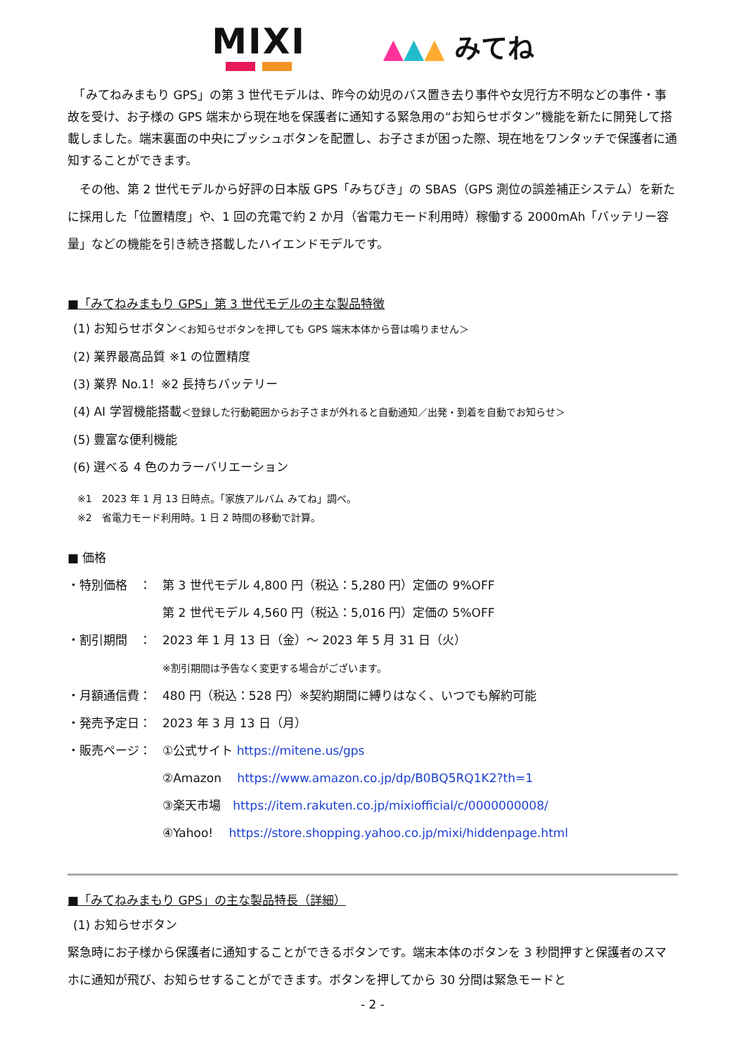MIXI
▲▲▲ みてね
　「みてねみまもり GPS」の第 3 世代モデルは、昨今の幼児のバス置き去り事件や女児行方不明などの事件・事故を受け、お子様の GPS 端末から現在地を保護者に通知する緊急用の“お知らせボタン”機能を新たに開発して搭載しました。端末裏面の中央にプッシュボタンを配置し、お子さまが困った際、現在地をワンタッチで保護者に通知することができます。
　その他、第 2 世代モデルから好評の日本版 GPS「みちびき」の SBAS（GPS 測位の誤差補正システム）を新たに採用した「位置精度」や、1 回の充電で約 2 か月（省電力モード利用時）稼働する 2000mAh「バッテリー容量」などの機能を引き続き搭載したハイエンドモデルです。
■「みてねみまもり GPS」第 3 世代モデルの主な製品特徴
(1) お知らせボタン＜お知らせボタンを押しても GPS 端末本体から音は鳴りません＞
(2) 業界最高品質 ※1 の位置精度
(3) 業界 No.1！※2 長持ちバッテリー
(4) AI 学習機能搭載＜登録した行動範囲からお子さまが外れると自動通知／出発・到着を自動でお知らせ＞
(5) 豊富な便利機能
(6) 選べる 4 色のカラーバリエーション
※1　2023 年 1 月 13 日時点。「家族アルバム みてね」調べ。
※2　省電力モード利用時。1 日 2 時間の移動で計算。
■ 価格
・特別価格　： 第 3 世代モデル 4,800 円（税込：5,280 円）定価の 9%OFF
第 2 世代モデル 4,560 円（税込：5,016 円）定価の 5%OFF
・割引期間　： 2023 年 1 月 13 日（金）～ 2023 年 5 月 31 日（火）
※割引期間は予告なく変更する場合がございます。
・月額通信費： 480 円（税込：528 円）※契約期間に縛りはなく、いつでも解約可能
・発売予定日： 2023 年 3 月 13 日（月）
・販売ページ： ①公式サイト https://mitene.us/gps
②Amazon　 https://www.amazon.co.jp/dp/B0BQ5RQ1K2?th=1
③楽天市場　https://item.rakuten.co.jp/mixiofficial/c/0000000008/
④Yahoo!　 https://store.shopping.yahoo.co.jp/mixi/hiddenpage.html
■「みてねみまもり GPS」の主な製品特長（詳細）
(1) お知らせボタン
緊急時にお子様から保護者に通知することができるボタンです。端末本体のボタンを 3 秒間押すと保護者のスマホに通知が飛び、お知らせすることができます。ボタンを押してから 30 分間は緊急モードと
- 2 -